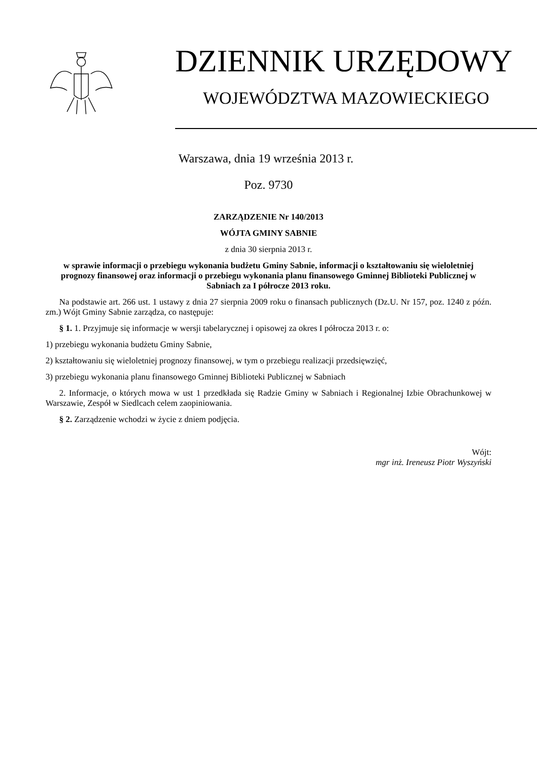DZIENNIK URZĘDOWY
WOJEWÓDZTWA MAZOWIECKIEGO
Warszawa, dnia 19 września 2013 r.
Poz. 9730
ZARZĄDZENIE Nr 140/2013
WÓJTA GMINY SABNIE
z dnia 30 sierpnia 2013 r.
w sprawie informacji o przebiegu wykonania budżetu Gminy Sabnie, informacji o kształtowaniu się wieloletniej prognozy finansowej oraz informacji o przebiegu wykonania planu finansowego Gminnej Biblioteki Publicznej w Sabniach za I półrocze 2013 roku.
Na podstawie art. 266 ust. 1 ustawy z dnia 27 sierpnia 2009 roku o finansach publicznych (Dz.U. Nr 157, poz. 1240 z późn. zm.) Wójt Gminy Sabnie zarządza, co następuje:
§ 1. 1. Przyjmuje się informacje w wersji tabelarycznej i opisowej za okres I półrocza 2013 r. o:
1) przebiegu wykonania budżetu Gminy Sabnie,
2) kształtowaniu się wieloletniej prognozy finansowej, w tym o przebiegu realizacji przedsięwzięć,
3) przebiegu wykonania planu finansowego Gminnej Biblioteki Publicznej w Sabniach
2. Informacje, o których mowa w ust 1 przedkłada się Radzie Gminy w Sabniach i Regionalnej Izbie Obrachunkowej w Warszawie, Zespół w Siedlcach celem zaopiniowania.
§ 2. Zarządzenie wchodzi w życie z dniem podjęcia.
Wójt:
mgr inż. Ireneusz Piotr Wyszyński